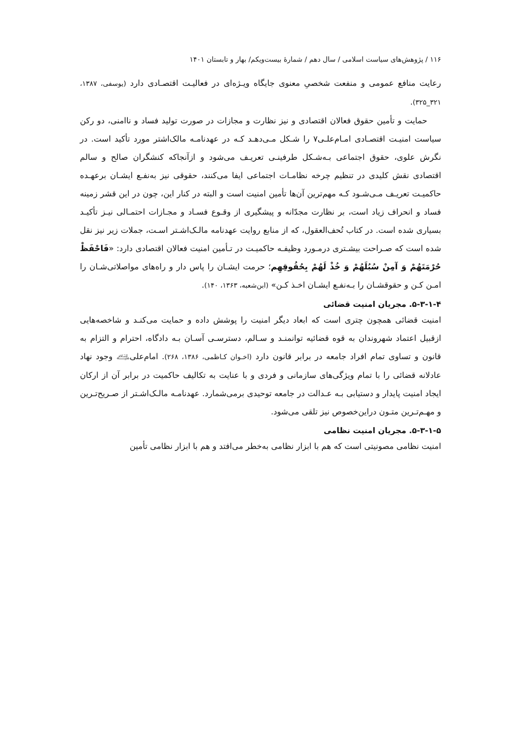۱۱۶ / پژوهش‌های سیاست اسلامی / سال دهم / شمارهٔ بیست‌ویکم/ بهار و تابستان ۱۴۰۱
رعایت منافع عمومی و منفعت شخصیِ معنوی جایگاه ویـژه‌ای در فعالیـت اقتصـادی دارد (یوسفی، ۱۳۸۷، ۳۲۱_۳۲۵).
حمایت و تأمین حقوق فعالان اقتصادی و نیز نظارت و مجازات در صورت تولید فساد و ناامنی، دو رکن سیاست امنیـت اقتصـادی امـام‌علـی۷ را شـکل مـی‌دهـد کـه در عهدنامـه مالک‌اشتر مورد تأکید است. در نگرش علوی، حقوق اجتماعی بـه‌شـکل طرفینـی تعریـف می‌شود و ازآنجاکه کنشگران صالح و سالم اقتصادی نقش کلیدی در تنظیم چرخه نظامـات اجتماعی ایفا می‌کنند، حقوقی نیز به‌نفـع ایشـان برعهـده حاکمیـت تعریـف مـی‌شـود کـه مهم‌ترین آن‌ها تأمین امنیت است و البته در کنار این، چون در این قشر زمینه فساد و انحراف زیاد است، بر نظارت مجدّانه و پیشگیری از وقـوع فسـاد و مجـازات احتمـالی نیـز تأکیـد بسیاری شده است. در کتاب تُحف‌العقول، که از منابع روایت عهدنامه مالـک‌اشـتر اسـت، جملات زیر نیز نقل شده است که صـراحت بیشـتری درمـورد وظیفـه حاکمیـت در تـأمین امنیت فعالان اقتصادی دارد: «فَاحْفَظْ حُرْمَتَهُمْ وَ آمِنْ سُبُلَهُمْ وَ خُذْ لَهُمْ بِحُقُوقِهِم؛ حرمت ایشـان را پاس دار و راه‌های مواصلاتی‌شـان را امـن کـن و حقوقشـان را بـه‌نفـع ایشـان اخـذ کـن» (ابن‌شعبه، ۱۳۶۳، ۱۴۰).
۵-۳-۱-۴. مجریان امنیت قضائی
امنیت قضائی همچون چتری است که ابعاد دیگر امنیت را پوشش داده و حمایت می‌کنـد و شاخصه‌هایی ازقبیل اعتماد شهروندان به قوه قضائیه توانمنـد و سـالم، دسترسـی آسـان بـه دادگاه، احترام و التزام به قانون و تساوی تمام افراد جامعه در برابر قانون دارد (اخـوان کـاظمی، ۱۳۸۶، ۲۶۸). امام‌علی﵇ وجود نهاد عادلانه قضائی را با تمام ویژگی‌های سازمانی و فردی و با عنایت به تکالیف حاکمیت در برابر آن از ارکان ایجاد امنیت پایدار و دستیابی بـه عـدالت در جامعه توحیدی برمی‌شمارد. عهدنامـه مالـک‌اشـتر از صـریح‌تـرین و مهـم‌تـرین متـون دراین‌خصوص نیز تلقی می‌شود.
۵-۳-۱-۵. مجریان امنیت نظامی
امنیت نظامی مصونیتی است که هم با ابزار نظامی به‌خطر می‌افتد و هم با ابزار نظامی تأمین